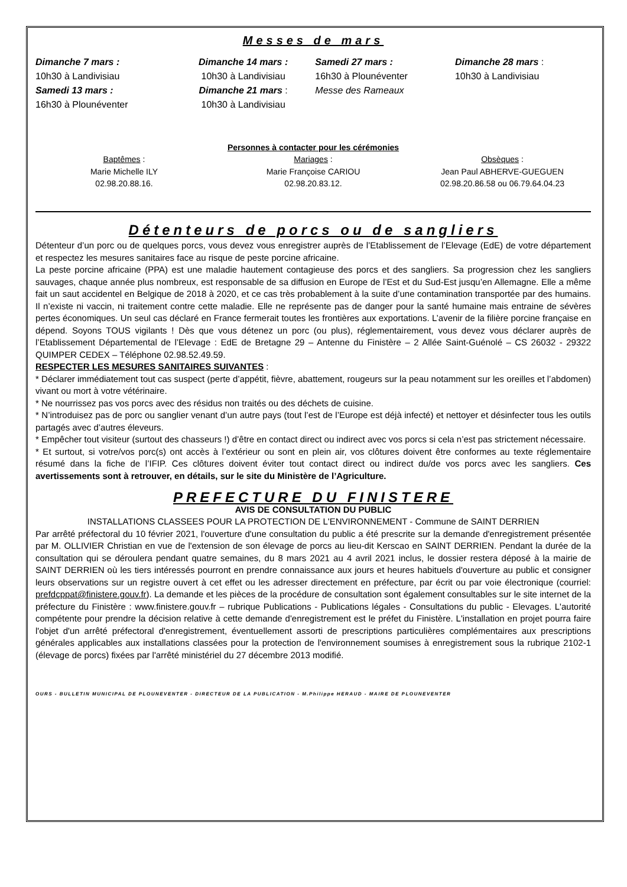Messes de mars
Dimanche 7 mars :
10h30 à Landivisiau
Samedi 13 mars :
16h30 à Plounéventer
Dimanche 14 mars :
10h30 à Landivisiau
Dimanche 21 mars :
10h30 à Landivisiau
Samedi 27 mars :
16h30 à Plounéventer
Messe des Rameaux
Dimanche 28 mars :
10h30 à Landivisiau
Personnes à contacter pour les cérémonies
Baptêmes :
Marie Michelle ILY
02.98.20.88.16.
Mariages :
Marie Françoise CARIOU
02.98.20.83.12.
Obsèques :
Jean Paul ABHERVE-GUEGUEN
02.98.20.86.58 ou 06.79.64.04.23
Détenteurs de porcs ou de sangliers
Détenteur d’un porc ou de quelques porcs, vous devez vous enregistrer auprès de l’Etablissement de l’Elevage (EdE) de votre département et respectez les mesures sanitaires face au risque de peste porcine africaine.
La peste porcine africaine (PPA) est une maladie hautement contagieuse des porcs et des sangliers. Sa progression chez les sangliers sauvages, chaque année plus nombreux, est responsable de sa diffusion en Europe de l’Est et du Sud-Est jusqu’en Allemagne. Elle a même fait un saut accidentel en Belgique de 2018 à 2020, et ce cas très probablement à la suite d’une contamination transportée par des humains. Il n’existe ni vaccin, ni traitement contre cette maladie. Elle ne représente pas de danger pour la santé humaine mais entraine de sévères pertes économiques. Un seul cas déclaré en France fermerait toutes les frontières aux exportations. L’avenir de la filière porcine française en dépend. Soyons TOUS vigilants ! Dès que vous détenez un porc (ou plus), réglementairement, vous devez vous déclarer auprès de l’Etablissement Départemental de l’Elevage : EdE de Bretagne 29 – Antenne du Finistère – 2 Allée Saint-Guénolé – CS 26032 - 29322 QUIMPER CEDEX – Téléphone 02.98.52.49.59.
RESPECTER LES MESURES SANITAIRES SUIVANTES :
* Déclarer immédiatement tout cas suspect (perte d’appétit, fièvre, abattement, rougeurs sur la peau notamment sur les oreilles et l’abdomen) vivant ou mort à votre vétérinaire.
* Ne nourrissez pas vos porcs avec des résidus non traités ou des déchets de cuisine.
* N’introduisez pas de porc ou sanglier venant d’un autre pays (tout l’est de l’Europe est déjà infecté) et nettoyer et désinfecter tous les outils partagés avec d’autres éleveurs.
* Empêcher tout visiteur (surtout des chasseurs !) d’être en contact direct ou indirect avec vos porcs si cela n’est pas strictement nécessaire.
* Et surtout, si votre/vos porc(s) ont accès à l’extérieur ou sont en plein air, vos clôtures doivent être conformes au texte réglementaire résumé dans la fiche de l’IFIP. Ces clôtures doivent éviter tout contact direct ou indirect du/de vos porcs avec les sangliers. Ces avertissements sont à retrouver, en détails, sur le site du Ministère de l’Agriculture.
PREFECTURE DU FINISTERE
AVIS DE CONSULTATION DU PUBLIC
INSTALLATIONS CLASSEES POUR LA PROTECTION DE L'ENVIRONNEMENT - Commune de SAINT DERRIEN
Par arrêté préfectoral du 10 février 2021, l'ouverture d'une consultation du public a été prescrite sur la demande d'enregistrement présentée par M. OLLIVIER Christian en vue de l'extension de son élevage de porcs au lieu-dit Kerscao en SAINT DERRIEN. Pendant la durée de la consultation qui se déroulera pendant quatre semaines, du 8 mars 2021 au 4 avril 2021 inclus, le dossier restera déposé à la mairie de SAINT DERRIEN où les tiers intéressés pourront en prendre connaissance aux jours et heures habituels d'ouverture au public et consigner leurs observations sur un registre ouvert à cet effet ou les adresser directement en préfecture, par écrit ou par voie électronique (courriel: prefdcppat@finistere.gouv.fr). La demande et les pièces de la procédure de consultation sont également consultables sur le site internet de la préfecture du Finistère : www.finistere.gouv.fr – rubrique Publications - Publications légales - Consultations du public - Elevages. L'autorité compétente pour prendre la décision relative à cette demande d'enregistrement est le préfet du Finistère. L'installation en projet pourra faire l'objet d'un arrêté préfectoral d'enregistrement, éventuellement assorti de prescriptions particulières complémentaires aux prescriptions générales applicables aux installations classées pour la protection de l'environnement soumises à enregistrement sous la rubrique 2102-1 (élevage de porcs) fixées par l'arrêté ministériel du 27 décembre 2013 modifié.
OURS - BULLETIN MUNICIPAL DE PLOUNEVENTER - DIRECTEUR DE LA PUBLICATION - M.Philippe HERAUD - MAIRE DE PLOUNEVENTER